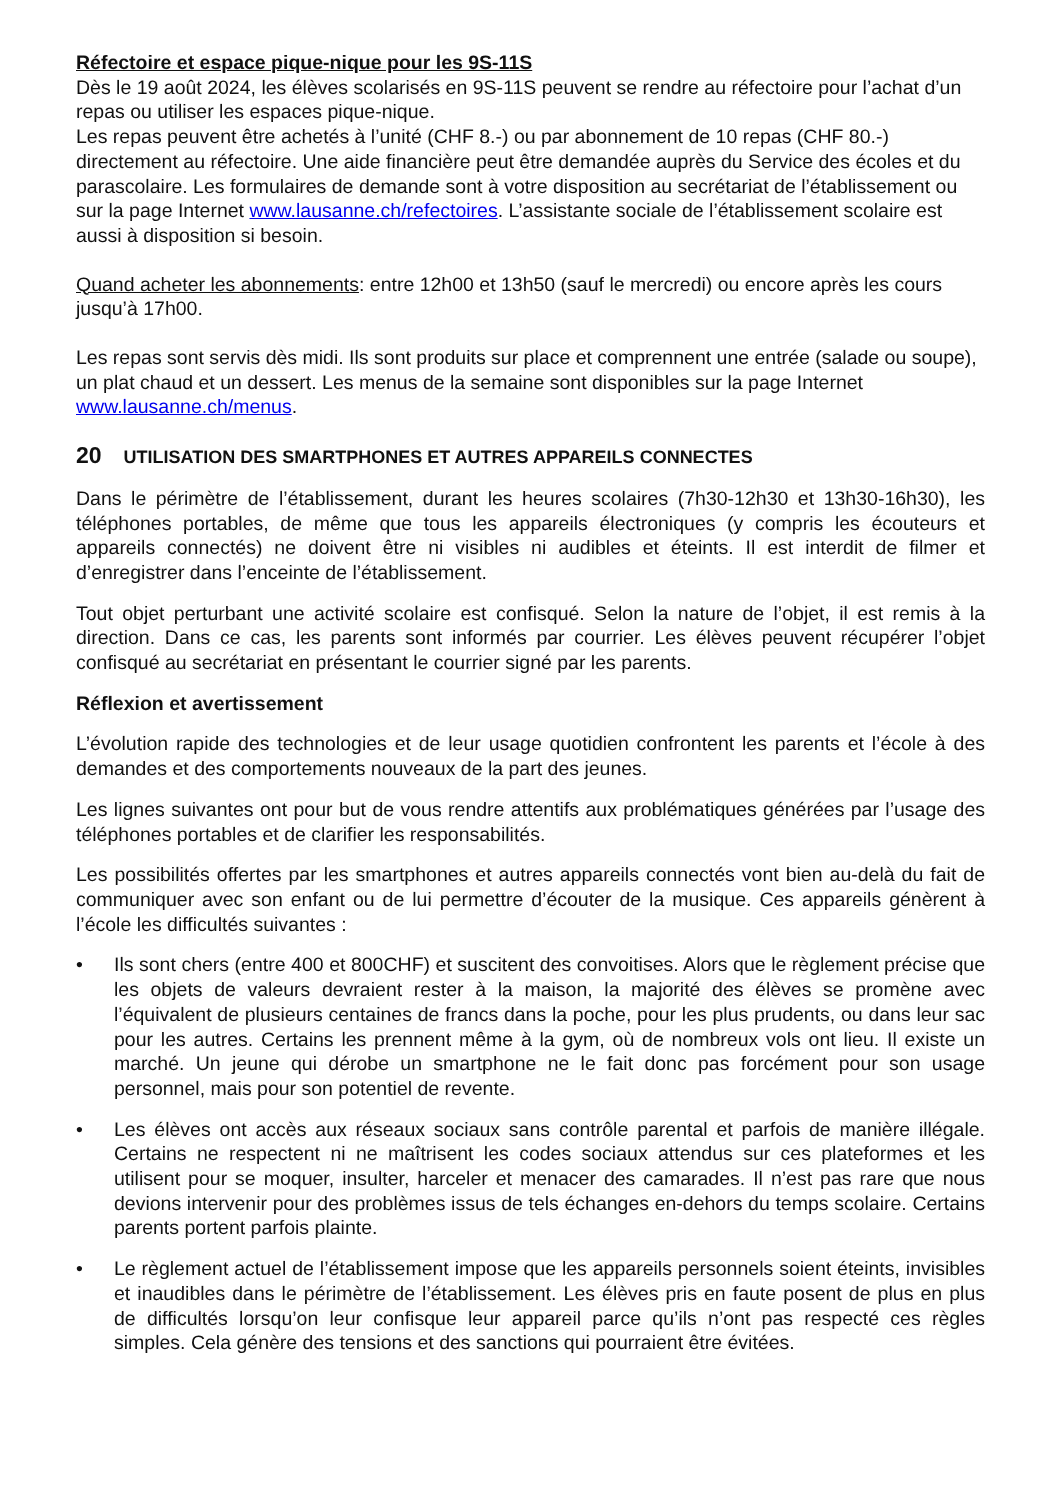Réfectoire et espace pique-nique pour les 9S-11S
Dès le 19 août 2024, les élèves scolarisés en 9S-11S peuvent se rendre au réfectoire pour l’achat d’un repas ou utiliser les espaces pique-nique.
Les repas peuvent être achetés à l’unité (CHF 8.-) ou par abonnement de 10 repas (CHF 80.-) directement au réfectoire. Une aide financière peut être demandée auprès du Service des écoles et du parascolaire. Les formulaires de demande sont à votre disposition au secrétariat de l’établissement ou sur la page Internet www.lausanne.ch/refectoires. L’assistante sociale de l’établissement scolaire est aussi à disposition si besoin.
Quand acheter les abonnements: entre 12h00 et 13h50 (sauf le mercredi) ou encore après les cours jusqu’à 17h00.
Les repas sont servis dès midi. Ils sont produits sur place et comprennent une entrée (salade ou soupe), un plat chaud et un dessert. Les menus de la semaine sont disponibles sur la page Internet www.lausanne.ch/menus.
20 UTILISATION DES SMARTPHONES ET AUTRES APPAREILS CONNECTES
Dans le périmètre de l’établissement, durant les heures scolaires (7h30-12h30 et 13h30-16h30), les téléphones portables, de même que tous les appareils électroniques (y compris les écouteurs et appareils connectés) ne doivent être ni visibles ni audibles et éteints. Il est interdit de filmer et d’enregistrer dans l’enceinte de l’établissement.
Tout objet perturbant une activité scolaire est confisqué. Selon la nature de l’objet, il est remis à la direction. Dans ce cas, les parents sont informés par courrier. Les élèves peuvent récupérer l’objet confisqué au secrétariat en présentant le courrier signé par les parents.
Réflexion et avertissement
L’évolution rapide des technologies et de leur usage quotidien confrontent les parents et l’école à des demandes et des comportements nouveaux de la part des jeunes.
Les lignes suivantes ont pour but de vous rendre attentifs aux problématiques générées par l’usage des téléphones portables et de clarifier les responsabilités.
Les possibilités offertes par les smartphones et autres appareils connectés vont bien au-delà du fait de communiquer avec son enfant ou de lui permettre d’écouter de la musique. Ces appareils génèrent à l’école les difficultés suivantes :
• Ils sont chers (entre 400 et 800CHF) et suscitent des convoitises. Alors que le règlement précise que les objets de valeurs devraient rester à la maison, la majorité des élèves se promène avec l’équivalent de plusieurs centaines de francs dans la poche, pour les plus prudents, ou dans leur sac pour les autres. Certains les prennent même à la gym, où de nombreux vols ont lieu. Il existe un marché. Un jeune qui dérobe un smartphone ne le fait donc pas forcément pour son usage personnel, mais pour son potentiel de revente.
• Les élèves ont accès aux réseaux sociaux sans contrôle parental et parfois de manière illégale. Certains ne respectent ni ne maîtrisent les codes sociaux attendus sur ces plateformes et les utilisent pour se moquer, insulter, harceler et menacer des camarades. Il n’est pas rare que nous devions intervenir pour des problèmes issus de tels échanges en-dehors du temps scolaire. Certains parents portent parfois plainte.
• Le règlement actuel de l’établissement impose que les appareils personnels soient éteints, invisibles et inaudibles dans le périmètre de l’établissement. Les élèves pris en faute posent de plus en plus de difficultés lorsqu’on leur confisque leur appareil parce qu’ils n’ont pas respecté ces règles simples. Cela génère des tensions et des sanctions qui pourraient être évitées.